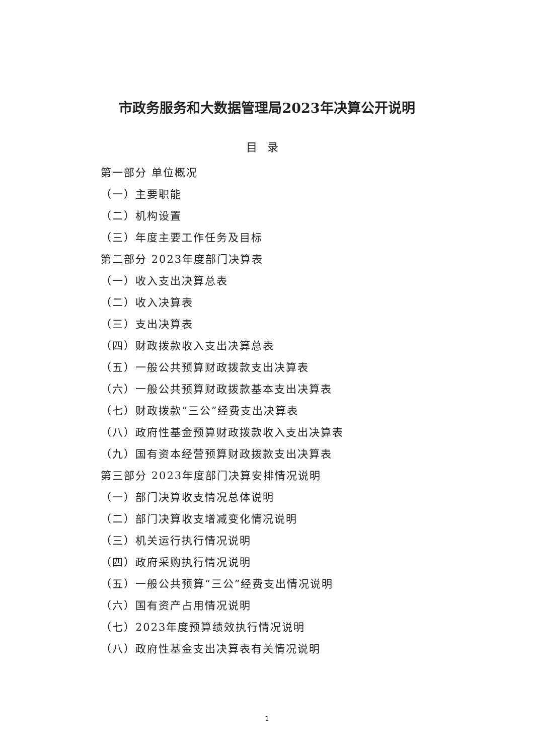市政务服务和大数据管理局2023年决算公开说明
目录
第一部分 单位概况
（一）主要职能
（二）机构设置
（三）年度主要工作任务及目标
第二部分 2023年度部门决算表
（一）收入支出决算总表
（二）收入决算表
（三）支出决算表
（四）财政拨款收入支出决算总表
（五）一般公共预算财政拨款支出决算表
（六）一般公共预算财政拨款基本支出决算表
（七）财政拨款“三公”经费支出决算表
（八）政府性基金预算财政拨款收入支出决算表
（九）国有资本经营预算财政拨款支出决算表
第三部分 2023年度部门决算安排情况说明
（一）部门决算收支情况总体说明
（二）部门决算收支增减变化情况说明
（三）机关运行执行情况说明
（四）政府采购执行情况说明
（五）一般公共预算“三公”经费支出情况说明
（六）国有资产占用情况说明
（七）2023年度预算绩效执行情况说明
（八）政府性基金支出决算表有关情况说明
1